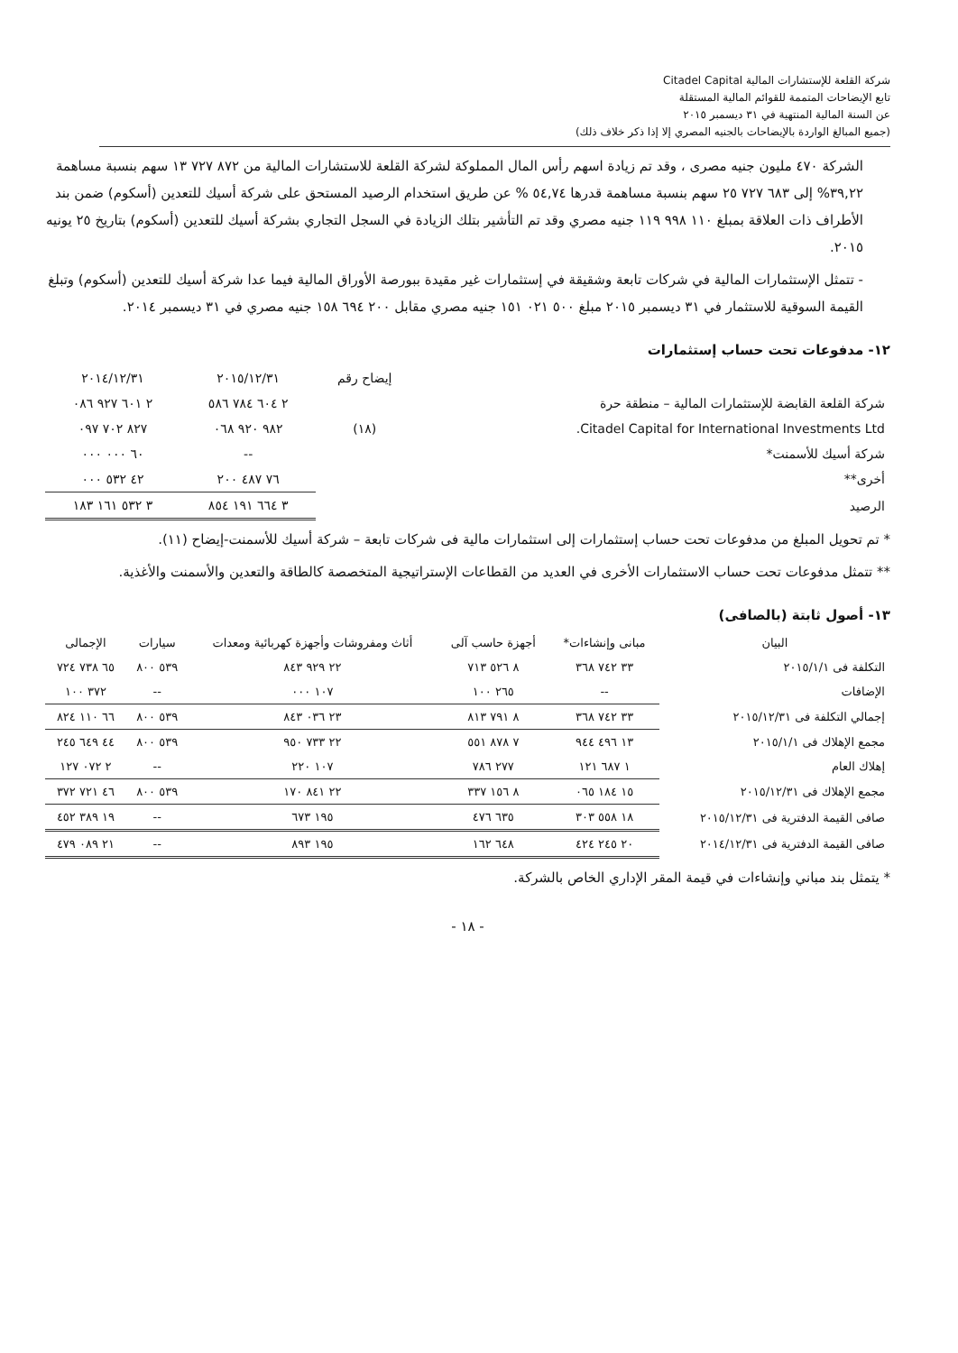شركة القلعة للإستشارات المالية Citadel Capital
تابع الإيضاحات المتممة للقوائم المالية المستقلة
عن السنة المالية المنتهية في ٣١ ديسمبر ٢٠١٥
(جميع المبالغ الواردة بالإيضاحات بالجنيه المصري إلا إذا ذكر خلاف ذلك)
الشركة ٤٧٠ مليون جنيه مصرى ، وقد تم زيادة اسهم رأس المال المملوكة لشركة القلعة للاستشارات المالية من ٨٧٢ ٧٢٧ ١٣ سهم بنسبة مساهمة ٣٩,٢٢% إلى ٦٨٣ ٧٢٧ ٢٥ سهم بنسبة مساهمة قدرها ٥٤,٧٤ % عن طريق استخدام الرصيد المستحق على شركة أسيك للتعدين (أسكوم) ضمن بند الأطراف ذات العلاقة بمبلغ ١١٠ ٩٩٨ ١١٩ جنيه مصري وقد تم التأشير بتلك الزيادة في السجل التجاري بشركة أسيك للتعدين (أسكوم) بتاريخ ٢٥ يونيه ٢٠١٥.
- تتمثل الإستثمارات المالية في شركات تابعة وشقيقة في إستثمارات غير مقيدة ببورصة الأوراق المالية فيما عدا شركة أسيك للتعدين (أسكوم) وتبلغ القيمة السوقية للاستثمار في ٣١ ديسمبر ٢٠١٥ مبلغ ٥٠٠ ٠٢١ ١٥١ جنيه مصري مقابل ٢٠٠ ٦٩٤ ١٥٨ جنيه مصري في ٣١ ديسمبر ٢٠١٤.
١٢- مدفوعات تحت حساب إستثمارات
| | إيضاح رقم | ٢٠١٥/١٢/٣١ | ٢٠١٤/١٢/٣١ |
| --- | --- | --- | --- |
| شركة القلعة القابضة للإستثمارات المالية – منطقة حرة | | ٢ ٦٠٤ ٧٨٤ ٥٨٦ | ٢ ٦٠١ ٩٢٧ ٠٨٦ |
| Citadel Capital for International Investments Ltd. | (١٨) | ٩٨٢ ٩٢٠ ٠٦٨ | ٨٢٧ ٧٠٢ ٠٩٧ |
| شركة أسيك للأسمنت* | | -- | ٦٠ ٠٠٠ ٠٠٠ |
| أخرى** | | ٧٦ ٤٨٧ ٢٠٠ | ٤٢ ٥٣٢ ٠٠٠ |
| الرصيد | | ٣ ٦٦٤ ١٩١ ٨٥٤ | ٣ ٥٣٢ ١٦١ ١٨٣ |
* تم تحويل المبلغ من مدفوعات تحت حساب إستثمارات إلى استثمارات مالية فى شركات تابعة – شركة أسيك للأسمنت-إيضاح (١١).
** تتمثل مدفوعات تحت حساب الاستثمارات الأخرى في العديد من القطاعات الإستراتيجية المتخصصة كالطاقة والتعدين والأسمنت والأغذية.
١٣- أصول ثابتة (بالصافى)
| البيان | مبانى وإنشاءات* | أجهزة حاسب آلى | أثاث ومفروشات وأجهزة كهربائية ومعدات | سيارات | الإجمالى |
| --- | --- | --- | --- | --- | --- |
| التكلفة فى ٢٠١٥/١/١ | ٣٣ ٧٤٢ ٣٦٨ | ٨ ٥٢٦ ٧١٣ | ٢٢ ٩٢٩ ٨٤٣ | ٥٣٩ ٨٠٠ | ٦٥ ٧٣٨ ٧٢٤ |
| الإضافات | -- | ٢٦٥ ١٠٠ | ١٠٧ ٠٠٠ | -- | ٣٧٢ ١٠٠ |
| إجمالي التكلفة فى ٢٠١٥/١٢/٣١ | ٣٣ ٧٤٢ ٣٦٨ | ٨ ٧٩١ ٨١٣ | ٢٣ ٠٣٦ ٨٤٣ | ٥٣٩ ٨٠٠ | ٦٦ ١١٠ ٨٢٤ |
| مجمع الإهلاك فى ٢٠١٥/١/١ | ١٣ ٤٩٦ ٩٤٤ | ٧ ٨٧٨ ٥٥١ | ٢٢ ٧٣٣ ٩٥٠ | ٥٣٩ ٨٠٠ | ٤٤ ٦٤٩ ٢٤٥ |
| إهلاك العام | ١ ٦٨٧ ١٢١ | ٢٧٧ ٧٨٦ | ١٠٧ ٢٢٠ | -- | ٢ ٠٧٢ ١٢٧ |
| مجمع الإهلاك فى ٢٠١٥/١٢/٣١ | ١٥ ١٨٤ ٠٦٥ | ٨ ١٥٦ ٣٣٧ | ٢٢ ٨٤١ ١٧٠ | ٥٣٩ ٨٠٠ | ٤٦ ٧٢١ ٣٧٢ |
| صافى القيمة الدفترية فى ٢٠١٥/١٢/٣١ | ١٨ ٥٥٨ ٣٠٣ | ٦٣٥ ٤٧٦ | ١٩٥ ٦٧٣ | -- | ١٩ ٣٨٩ ٤٥٢ |
| صافى القيمة الدفترية فى ٢٠١٤/١٢/٣١ | ٢٠ ٢٤٥ ٤٢٤ | ٦٤٨ ١٦٢ | ١٩٥ ٨٩٣ | -- | ٢١ ٠٨٩ ٤٧٩ |
* يتمثل بند مباني وإنشاءات في قيمة المقر الإداري الخاص بالشركة.
- ١٨ -